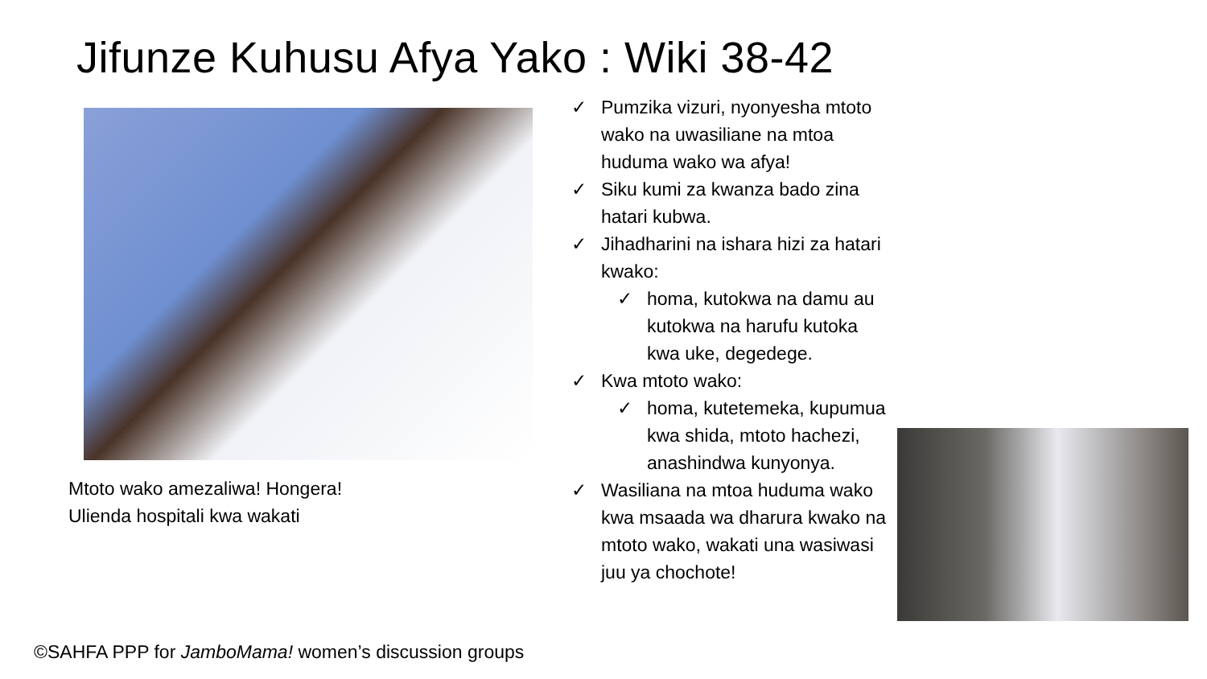Jifunze Kuhusu Afya Yako : Wiki 38-42
Mtoto wako amezaliwa! Hongera!
Ulienda hospitali kwa wakati
✓ Pumzika vizuri, nyonyesha mtoto wako na uwasiliane na mtoa huduma wako wa afya!
✓ Siku kumi za kwanza bado zina hatari kubwa.
✓ Jihadharini na ishara hizi za hatari kwako:
✓ homa, kutokwa na damu au kutokwa na harufu kutoka kwa uke, degedege.
✓ Kwa mtoto wako:
✓ homa, kutetemeka, kupumua kwa shida, mtoto hachezi, anashindwa kunyonya.
✓ Wasiliana na mtoa huduma wako kwa msaada wa dharura kwako na mtoto wako, wakati una wasiwasi juu ya chochote!
©SAHFA PPP for JamboMama! women’s discussion groups